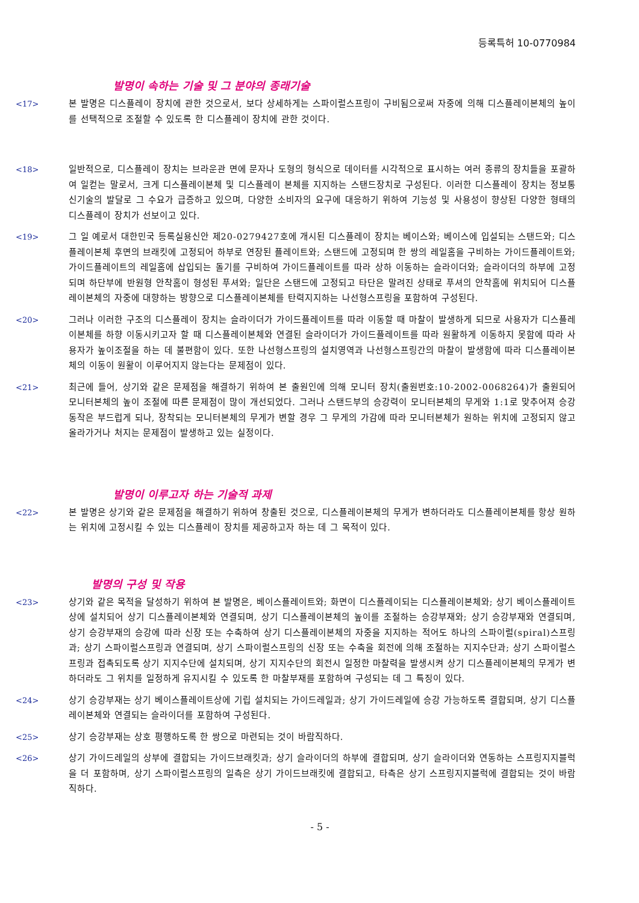등록특허 10-0770984
발명이 속하는 기술 및 그 분야의 종래기술
<17> 본 발명은 디스플레이 장치에 관한 것으로서, 보다 상세하게는 스파이럴스프링이 구비됨으로써 자중에 의해 디스플레이본체의 높이를 선택적으로 조절할 수 있도록 한 디스플레이 장치에 관한 것이다.
<18> 일반적으로, 디스플레이 장치는 브라운관 면에 문자나 도형의 형식으로 데이터를 시각적으로 표시하는 여러 종류의 장치들을 포괄하여 일컫는 말로서, 크게 디스플레이본체 및 디스플레이 본체를 지지하는 스탠드장치로 구성된다. 이러한 디스플레이 장치는 정보통신기술의 발달로 그 수요가 급증하고 있으며, 다양한 소비자의 요구에 대응하기 위하여 기능성 및 사용성이 향상된 다양한 형태의 디스플레이 장치가 선보이고 있다.
<19> 그 일 예로서 대한민국 등록실용신안 제20-0279427호에 개시된 디스플레이 장치는 베이스와; 베이스에 입설되는 스탠드와; 디스플레이본체 후면의 브래킷에 고정되어 하부로 연장된 플레이트와; 스탠드에 고정되며 한 쌍의 레일홈을 구비하는 가이드플레이트와; 가이드플레이트의 레일홈에 삽입되는 돌기를 구비하여 가이드플레이트를 따라 상하 이동하는 슬라이더와; 슬라이더의 하부에 고정되며 하단부에 반원형 안착홈이 형성된 푸셔와; 일단은 스탠드에 고정되고 타단은 말려진 상태로 푸셔의 안착홈에 위치되어 디스플레이본체의 자중에 대향하는 방향으로 디스플레이본체를 탄력지지하는 나선형스프링을 포함하여 구성된다.
<20> 그러나 이러한 구조의 디스플레이 장치는 슬라이더가 가이드플레이트를 따라 이동할 때 마찰이 발생하게 되므로 사용자가 디스플레이본체를 하향 이동시키고자 할 때 디스플레이본체와 연결된 슬라이더가 가이드플레이트를 따라 원활하게 이동하지 못함에 따라 사용자가 높이조절을 하는 데 불편함이 있다. 또한 나선형스프링의 설치영역과 나선형스프링간의 마찰이 발생함에 따라 디스플레이본체의 이동이 원활이 이루어지지 않는다는 문제점이 있다.
<21> 최근에 들어, 상기와 같은 문제점을 해결하기 위하여 본 출원인에 의해 모니터 장치(출원번호:10-2002-0068264)가 출원되어 모니터본체의 높이 조절에 따른 문제점이 많이 개선되었다. 그러나 스탠드부의 승강력이 모니터본체의 무게와 1:1로 맞추어져 승강동작은 부드럽게 되나, 장착되는 모니터본체의 무게가 변할 경우 그 무게의 가감에 따라 모니터본체가 원하는 위치에 고정되지 않고 올라가거나 처지는 문제점이 발생하고 있는 실정이다.
발명이 이루고자 하는 기술적 과제
<22> 본 발명은 상기와 같은 문제점을 해결하기 위하여 창출된 것으로, 디스플레이본체의 무게가 변하더라도 디스플레이본체를 항상 원하는 위치에 고정시킬 수 있는 디스플레이 장치를 제공하고자 하는 데 그 목적이 있다.
발명의 구성 및 작용
<23> 상기와 같은 목적을 달성하기 위하여 본 발명은, 베이스플레이트와; 화면이 디스플레이되는 디스플레이본체와; 상기 베이스플레이트상에 설치되어 상기 디스플레이본체와 연결되며, 상기 디스플레이본체의 높이를 조절하는 승강부재와; 상기 승강부재와 연결되며, 상기 승강부재의 승강에 따라 신장 또는 수축하여 상기 디스플레이본체의 자중을 지지하는 적어도 하나의 스파이럴(spiral)스프링과; 상기 스파이럴스프링과 연결되며, 상기 스파이럴스프링의 신장 또는 수축을 회전에 의해 조절하는 지지수단과; 상기 스파이럴스프링과 접촉되도록 상기 지지수단에 설치되며, 상기 지지수단의 회전시 일정한 마찰력을 발생시켜 상기 디스플레이본체의 무게가 변하더라도 그 위치를 일정하게 유지시킬 수 있도록 한 마찰부재를 포함하여 구성되는 데 그 특징이 있다.
<24> 상기 승강부재는 상기 베이스플레이트상에 기립 설치되는 가이드레일과; 상기 가이드레일에 승강 가능하도록 결합되며, 상기 디스플레이본체와 연결되는 슬라이더를 포함하여 구성된다.
<25> 상기 승강부재는 상호 평행하도록 한 쌍으로 마련되는 것이 바람직하다.
<26> 상기 가이드레일의 상부에 결합되는 가이드브래킷과; 상기 슬라이더의 하부에 결합되며, 상기 슬라이더와 연동하는 스프링지지블럭을 더 포함하며, 상기 스파이럴스프링의 일측은 상기 가이드브래킷에 결합되고, 타측은 상기 스프링지지블럭에 결합되는 것이 바람직하다.
- 5 -